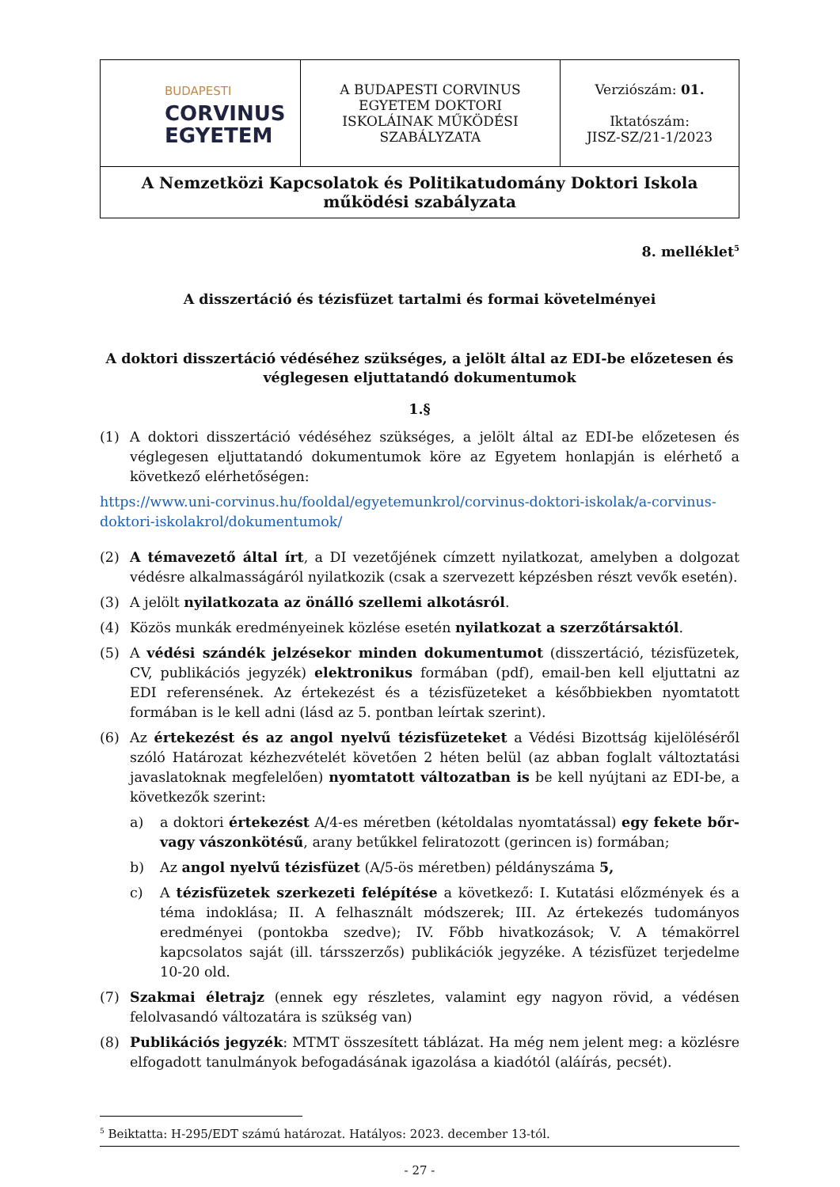| BUDAPESTI CORVINUS EGYETEM | A BUDAPESTI CORVINUS EGYETEM DOKTORI ISKOLÁINAK MŰKÖDÉSI SZABÁLYZATA | Verziószám: 01. Iktatószám: JISZ-SZ/21-1/2023 |
| A Nemzetközi Kapcsolatok és Politikatudomány Doktori Iskola működési szabályzata | | |
8. melléklet<sup>5</sup>
A disszertáció és tézisfüzet tartalmi és formai követelményei
A doktori disszertáció védéséhez szükséges, a jelölt által az EDI-be előzetesen és véglegesen eljuttatandó dokumentumok
1.§
(1) A doktori disszertáció védéséhez szükséges, a jelölt által az EDI-be előzetesen és véglegesen eljuttatandó dokumentumok köre az Egyetem honlapján is elérhető a következő elérhetőségen:
https://www.uni-corvinus.hu/fooldal/egyetemunkrol/corvinus-doktori-iskolak/a-corvinus-doktori-iskolakrol/dokumentumok/
(2) A témavezető által írt, a DI vezetőjének címzett nyilatkozat, amelyben a dolgozat védésre alkalmasságáról nyilatkozik (csak a szervezett képzésben részt vevők esetén).
(3) A jelölt nyilatkozata az önálló szellemi alkotásról.
(4) Közös munkák eredményeinek közlése esetén nyilatkozat a szerzőtársaktól.
(5) A védési szándék jelzésekor minden dokumentumot (disszertáció, tézisfüzetek, CV, publikációs jegyzék) elektronikus formában (pdf), email-ben kell eljuttatni az EDI referensének. Az értekezést és a tézisfüzeteket a későbbiekben nyomtatott formában is le kell adni (lásd az 5. pontban leírtak szerint).
(6) Az értekezést és az angol nyelvű tézisfüzeteket a Védési Bizottság kijelöléséről szóló Határozat kézhezvételét követően 2 héten belül (az abban foglalt változtatási javaslatoknak megfelelően) nyomtatott változatban is be kell nyújtani az EDI-be, a következők szerint:
a) a doktori értekezést A/4-es méretben (kétoldalas nyomtatással) egy fekete bőr- vagy vászonkötésű, arany betűkkel feliratozott (gerincen is) formában;
b) Az angol nyelvű tézisfüzet (A/5-ös méretben) példányszáma 5,
c) A tézisfüzetek szerkezeti felépítése a következő: I. Kutatási előzmények és a téma indoklása; II. A felhasznált módszerek; III. Az értekezés tudományos eredményei (pontokba szedve); IV. Főbb hivatkozások; V. A témakörrel kapcsolatos saját (ill. társszerzős) publikációk jegyzéke. A tézisfüzet terjedelme 10-20 old.
(7) Szakmai életrajz (ennek egy részletes, valamint egy nagyon rövid, a védésen felolvasandó változatára is szükség van)
(8) Publikációs jegyzék: MTMT összesített táblázat. Ha még nem jelent meg: a közlésre elfogadott tanulmányok befogadásának igazolása a kiadótól (aláírás, pecsét).
<sup>5</sup> Beiktatta: H-295/EDT számú határozat. Hatályos: 2023. december 13-tól.
- 27 -